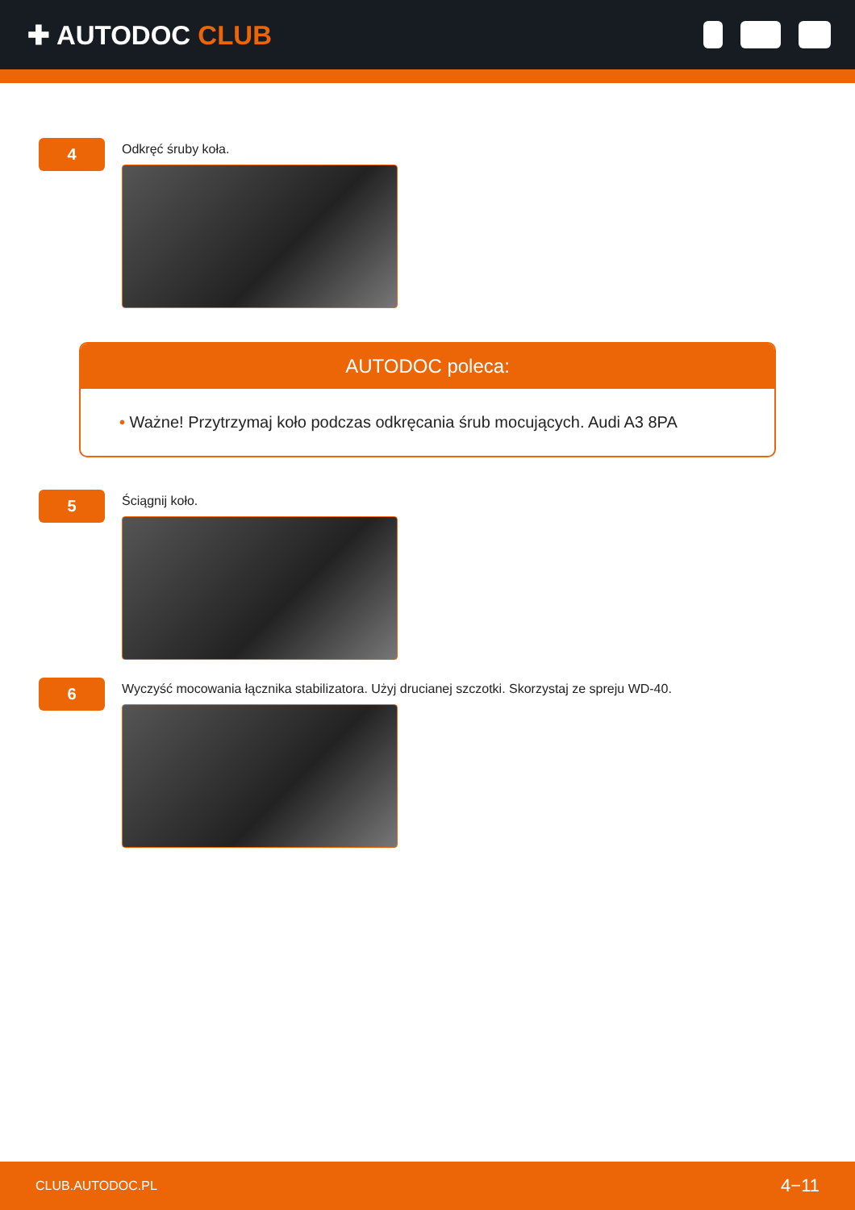✚ AUTODOC CLUB
4
Odkręć śruby koła.
AUTODOC poleca:
• Ważne! Przytrzymaj koło podczas odkręcania śrub mocujących. Audi A3 8PA
5
Ściągnij koło.
6
Wyczyść mocowania łącznika stabilizatora. Użyj drucianej szczotki. Skorzystaj ze spreju WD-40.
CLUB.AUTODOC.PL 4−11